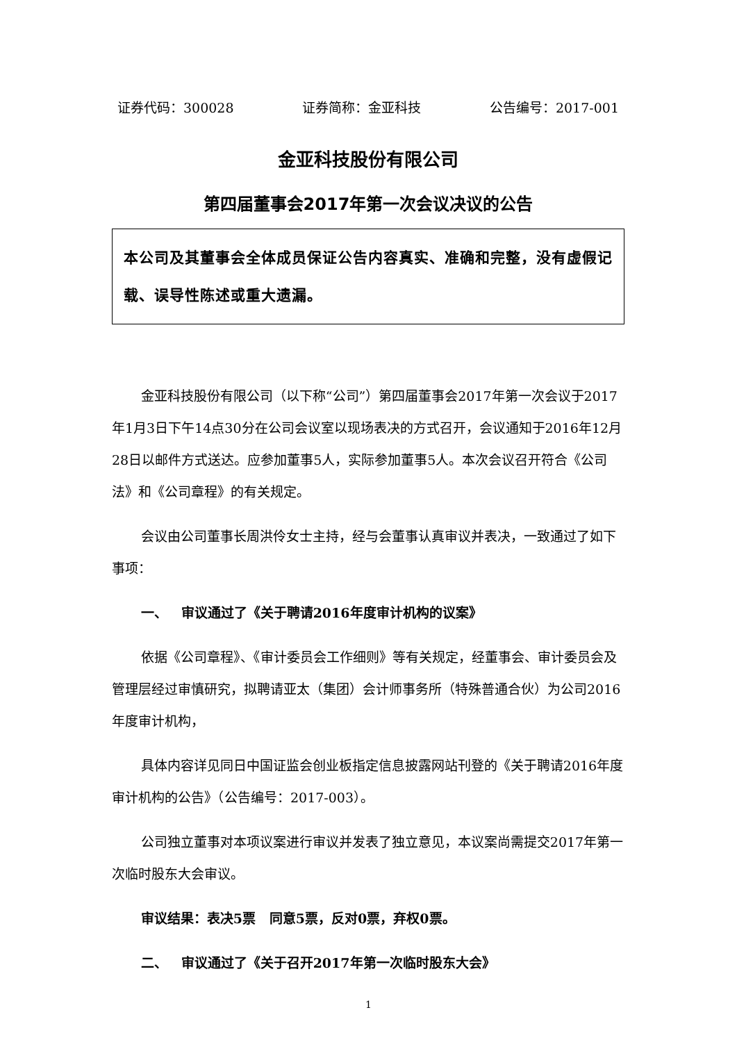证券代码：300028 证券简称：金亚科技 公告编号：2017-001
金亚科技股份有限公司
第四届董事会2017年第一次会议决议的公告
本公司及其董事会全体成员保证公告内容真实、准确和完整，没有虚假记载、误导性陈述或重大遗漏。
金亚科技股份有限公司（以下称“公司”）第四届董事会2017年第一次会议于2017年1月3日下午14点30分在公司会议室以现场表决的方式召开，会议通知于2016年12月28日以邮件方式送达。应参加董事5人，实际参加董事5人。本次会议召开符合《公司法》和《公司章程》的有关规定。
会议由公司董事长周洪伶女士主持，经与会董事认真审议并表决，一致通过了如下事项：
一、 审议通过了《关于聘请2016年度审计机构的议案》
依据《公司章程》、《审计委员会工作细则》等有关规定，经董事会、审计委员会及管理层经过审慎研究，拟聘请亚太（集团）会计师事务所（特殊普通合伙）为公司2016年度审计机构，
具体内容详见同日中国证监会创业板指定信息披露网站刊登的《关于聘请2016年度审计机构的公告》（公告编号：2017-003）。
公司独立董事对本项议案进行审议并发表了独立意见，本议案尚需提交2017年第一次临时股东大会审议。
审议结果：表决5票 同意5票，反对0票，弃权0票。
二、 审议通过了《关于召开2017年第一次临时股东大会》
1